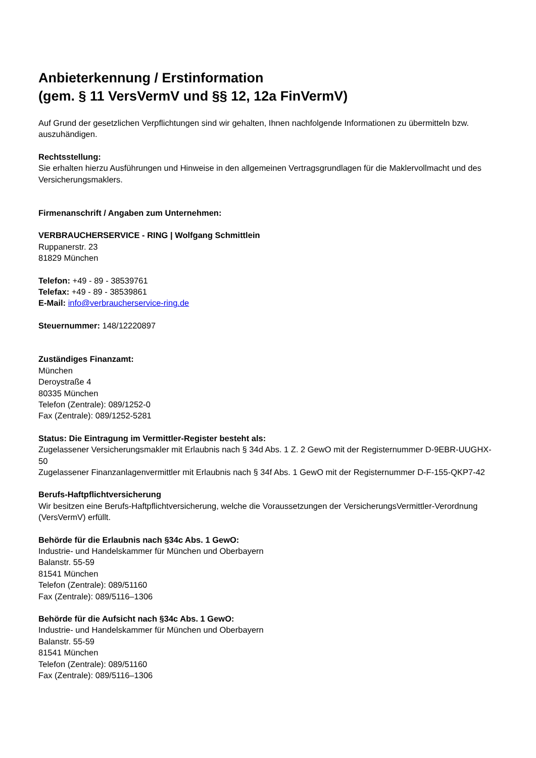Anbieterkennung / Erstinformation
(gem. § 11 VersVermV und §§ 12, 12a FinVermV)
Auf Grund der gesetzlichen Verpflichtungen sind wir gehalten, Ihnen nachfolgende Informationen zu übermitteln bzw. auszuhändigen.
Rechtsstellung:
Sie erhalten hierzu Ausführungen und Hinweise in den allgemeinen Vertragsgrundlagen für die Maklervollmacht und des Versicherungsmaklers.
Firmenanschrift / Angaben zum Unternehmen:
VERBRAUCHERSERVICE - RING | Wolfgang Schmittlein
Ruppanerstr. 23
81829 München
Telefon: +49 - 89 - 38539761
Telefax: +49 - 89 - 38539861
E-Mail: info@verbraucherservice-ring.de
Steuernummer: 148/12220897
Zuständiges Finanzamt:
München
Deroystraße 4
80335 München
Telefon (Zentrale): 089/1252-0
Fax (Zentrale): 089/1252-5281
Status: Die Eintragung im Vermittler-Register besteht als:
Zugelassener Versicherungsmakler mit Erlaubnis nach § 34d Abs. 1 Z. 2 GewO mit der Registernummer D-9EBR-UUGHX-50
Zugelassener Finanzanlagenvermittler mit Erlaubnis nach § 34f Abs. 1 GewO mit der Registernummer D-F-155-QKP7-42
Berufs-Haftpflichtversicherung
Wir besitzen eine Berufs-Haftpflichtversicherung, welche die Voraussetzungen der VersicherungsVermittler-Verordnung (VersVermV) erfüllt.
Behörde für die Erlaubnis nach §34c Abs. 1 GewO:
Industrie- und Handelskammer für München und Oberbayern
Balanstr. 55-59
81541 München
Telefon (Zentrale): 089/51160
Fax (Zentrale): 089/5116–1306
Behörde für die Aufsicht nach §34c Abs. 1 GewO:
Industrie- und Handelskammer für München und Oberbayern
Balanstr. 55-59
81541 München
Telefon (Zentrale): 089/51160
Fax (Zentrale): 089/5116–1306